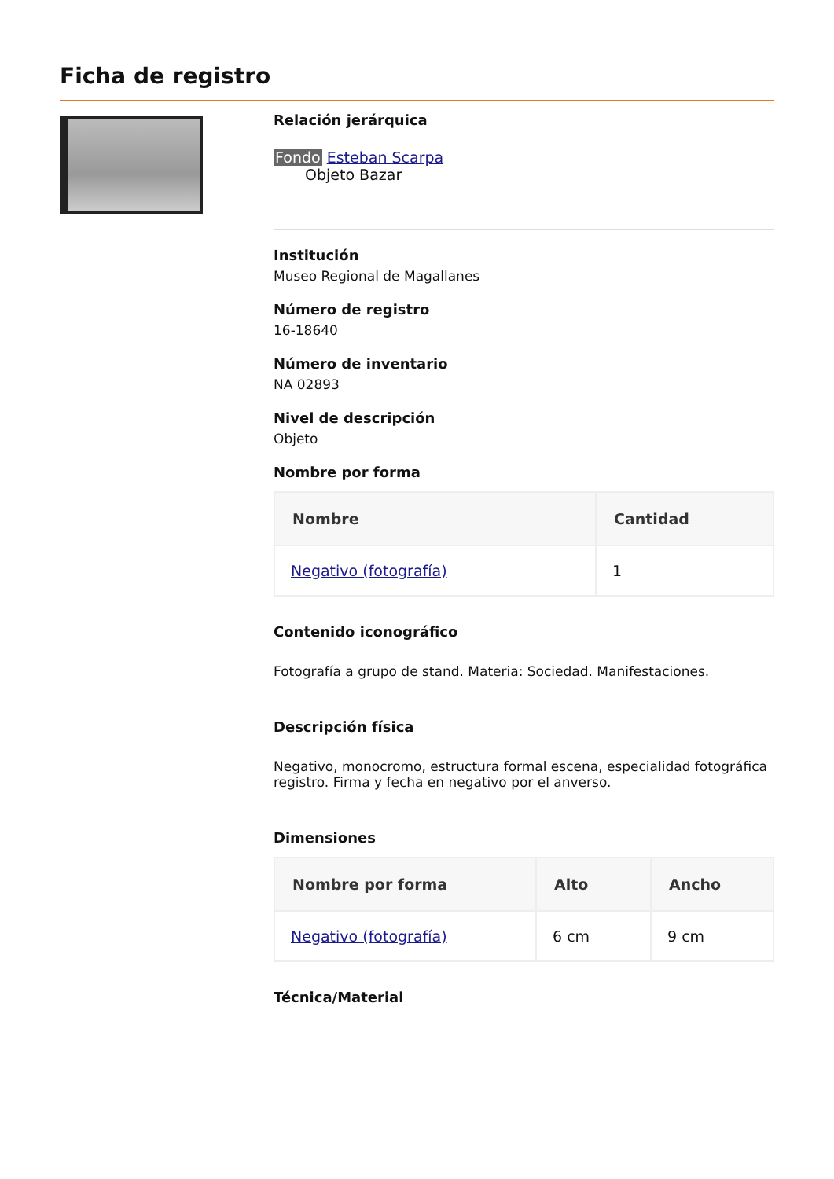Ficha de registro
Relación jerárquica
Fondo Esteban Scarpa
Objeto Bazar
Institución
Museo Regional de Magallanes
Número de registro
16-18640
Número de inventario
NA 02893
Nivel de descripción
Objeto
Nombre por forma
| Nombre | Cantidad |
| --- | --- |
| Negativo (fotografía) | 1 |
Contenido iconográfico
Fotografía a grupo de stand. Materia: Sociedad. Manifestaciones.
Descripción física
Negativo, monocromo, estructura formal escena, especialidad fotográfica registro. Firma y fecha en negativo por el anverso.
Dimensiones
| Nombre por forma | Alto | Ancho |
| --- | --- | --- |
| Negativo (fotografía) | 6 cm | 9 cm |
Técnica/Material